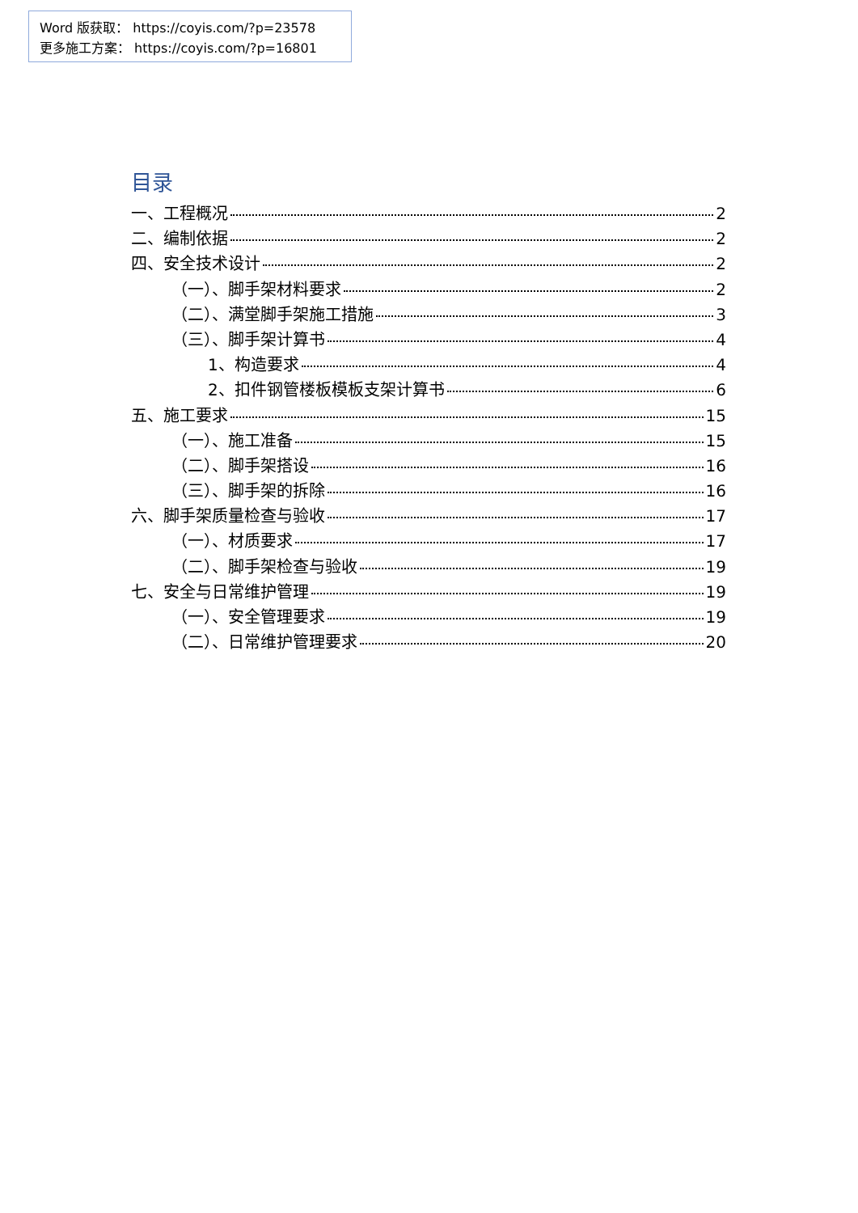Word 版获取： https://coyis.com/?p=23578
更多施工方案： https://coyis.com/?p=16801
目录
一、工程概况 2
二、编制依据 2
四、安全技术设计 2
（一）、脚手架材料要求 2
（二）、满堂脚手架施工措施 3
（三）、脚手架计算书 4
1、构造要求 4
2、扣件钢管楼板模板支架计算书 6
五、施工要求 15
（一）、施工准备 15
（二）、脚手架搭设 16
（三）、脚手架的拆除 16
六、脚手架质量检查与验收 17
（一）、材质要求 17
（二）、脚手架检查与验收 19
七、安全与日常维护管理 19
（一）、安全管理要求 19
（二）、日常维护管理要求 20